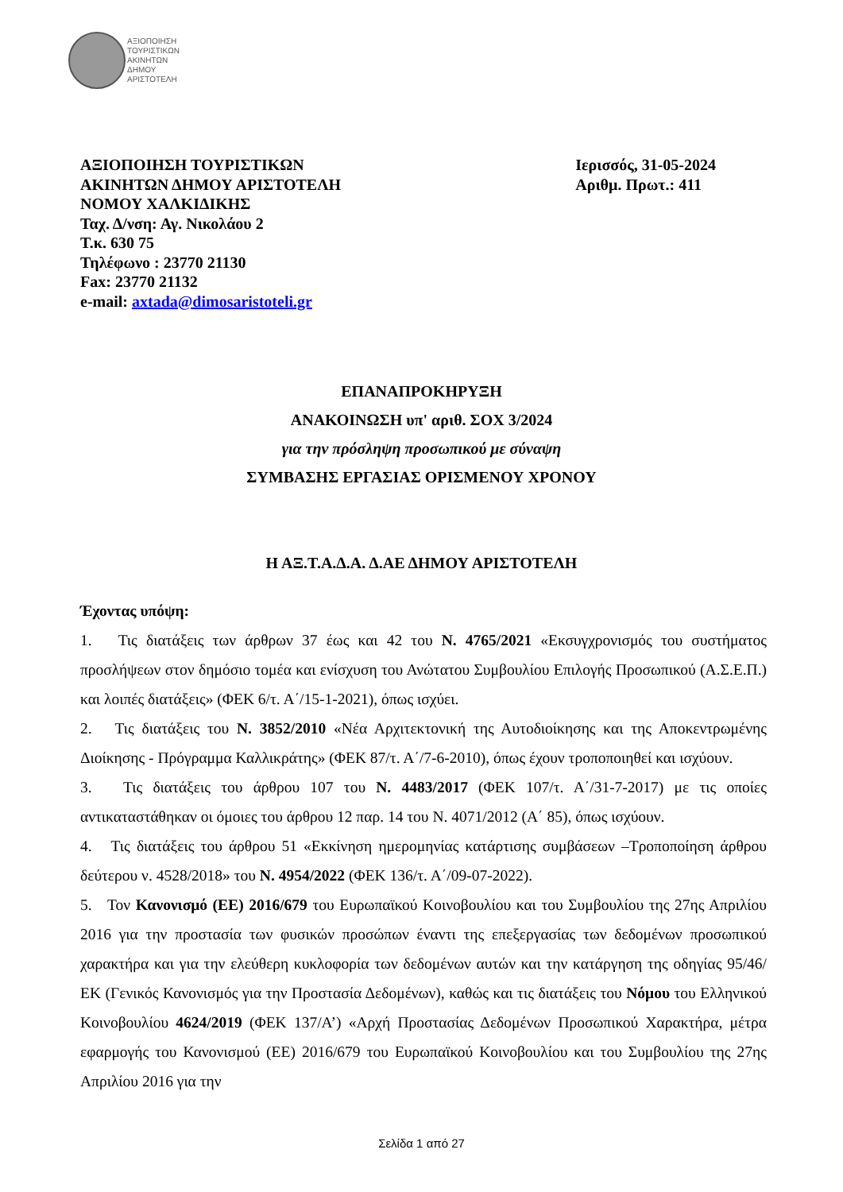ΑΞΙΟΠΟΙΗΣΗ
ΤΟΥΡΙΣΤΙΚΩΝ
ΑΚΙΝΗΤΩΝ
ΔΗΜΟΥ
ΑΡΙΣΤΟΤΕΛΗ
ΑΞΙΟΠΟΙΗΣΗ ΤΟΥΡΙΣΤΙΚΩΝ
ΑΚΙΝΗΤΩΝ ΔΗΜΟΥ ΑΡΙΣΤΟΤΕΛΗ
ΝΟΜΟΥ ΧΑΛΚΙΔΙΚΗΣ
Ταχ. Δ/νση: Αγ. Νικολάου 2
Τ.κ. 630 75
Τηλέφωνο : 23770 21130
Fax: 23770 21132
e-mail: axtada@dimosaristoteli.gr
Ιερισσός, 31-05-2024
Αριθμ. Πρωτ.: 411
ΕΠΑΝΑΠΡΟΚΗΡΥΞΗ
ΑΝΑΚΟΙΝΩΣΗ υπ' αριθ. ΣΟΧ 3/2024
για την πρόσληψη προσωπικού με σύναψη
ΣΥΜΒΑΣΗΣ ΕΡΓΑΣΙΑΣ ΟΡΙΣΜΕΝΟΥ ΧΡΟΝΟΥ
Η ΑΞ.Τ.Α.Δ.Α. Δ.ΑΕ ΔΗΜΟΥ ΑΡΙΣΤΟΤΕΛΗ
Έχοντας υπόψη:
1. Τις διατάξεις των άρθρων 37 έως και 42 του Ν. 4765/2021 «Εκσυγχρονισμός του συστήματος προσλήψεων στον δημόσιο τομέα και ενίσχυση του Ανώτατου Συμβουλίου Επιλογής Προσωπικού (Α.Σ.Ε.Π.) και λοιπές διατάξεις» (ΦΕΚ 6/τ. Α΄/15-1-2021), όπως ισχύει.
2. Τις διατάξεις του Ν. 3852/2010 «Νέα Αρχιτεκτονική της Αυτοδιοίκησης και της Αποκεντρωμένης Διοίκησης - Πρόγραμμα Καλλικράτης» (ΦΕΚ 87/τ. Α΄/7-6-2010), όπως έχουν τροποποιηθεί και ισχύουν.
3. Τις διατάξεις του άρθρου 107 του Ν. 4483/2017 (ΦΕΚ 107/τ. Α΄/31-7-2017) με τις οποίες αντικαταστάθηκαν οι όμοιες του άρθρου 12 παρ. 14 του Ν. 4071/2012 (Α΄ 85), όπως ισχύουν.
4. Τις διατάξεις του άρθρου 51 «Εκκίνηση ημερομηνίας κατάρτισης συμβάσεων –Τροποποίηση άρθρου δεύτερου ν. 4528/2018» του Ν. 4954/2022 (ΦΕΚ 136/τ. Α΄/09-07-2022).
5. Τον Κανονισμό (ΕΕ) 2016/679 του Ευρωπαϊκού Κοινοβουλίου και του Συμβουλίου της 27ης Απριλίου 2016 για την προστασία των φυσικών προσώπων έναντι της επεξεργασίας των δεδομένων προσωπικού χαρακτήρα και για την ελεύθερη κυκλοφορία των δεδομένων αυτών και την κατάργηση της οδηγίας 95/46/ΕΚ (Γενικός Κανονισμός για την Προστασία Δεδομένων), καθώς και τις διατάξεις του Νόμου του Ελληνικού Κοινοβουλίου 4624/2019 (ΦΕΚ 137/Α’) «Αρχή Προστασίας Δεδομένων Προσωπικού Χαρακτήρα, μέτρα εφαρμογής του Κανονισμού (ΕΕ) 2016/679 του Ευρωπαϊκού Κοινοβουλίου και του Συμβουλίου της 27ης Απριλίου 2016 για την
Σελίδα 1 από 27